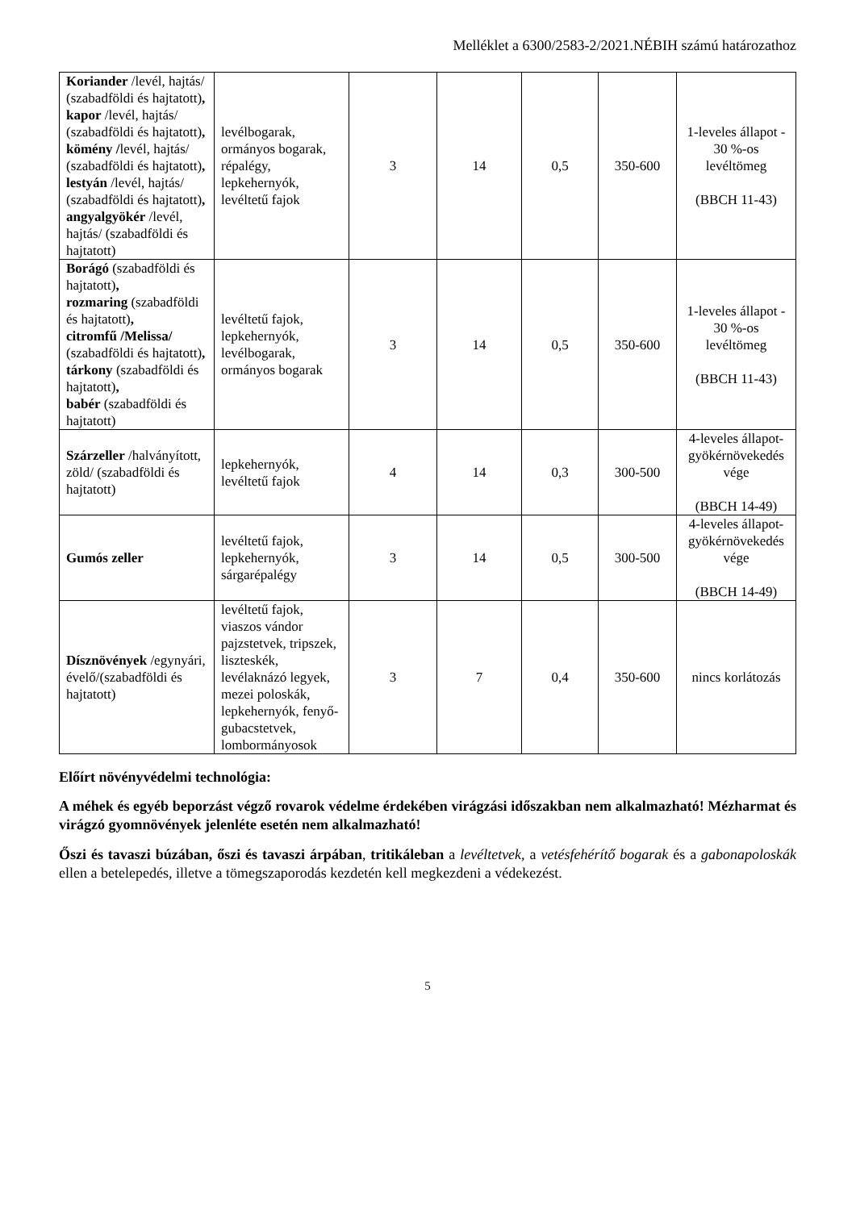Melléklet a 6300/2583-2/2021.NÉBIH számú határozathoz
| Koriander /levél, hajtás/ (szabadföldi és hajtatott) , kapor /levél, hajtás/ (szabadföldi és hajtatott) , kömény / levél, hajtás/ (szabadföldi és hajtatott) , lestyán /levél, hajtás/ (szabadföldi és hajtatott) , angyalgyökér /levél, hajtás/ (szabadföldi és hajtatott) | levélbogarak, ormányos bogarak, répalégy, lepkehernyók, levéltetű fajok | 3 | 14 | 0,5 | 350-600 | 1-leveles állapot - 30 %-os levéltömeg (BBCH 11-43) |
| Borágó (szabadföldi és hajtatott) , rozmaring (szabadföldi és hajtatott) , citromfű /Melissa/ (szabadföldi és hajtatott) , tárkony (szabadföldi és hajtatott) , babér (szabadföldi és hajtatott) | levéltetű fajok, lepkehernyók, levélbogarak, ormányos bogarak | 3 | 14 | 0,5 | 350-600 | 1-leveles állapot - 30 %-os levéltömeg (BBCH 11-43) |
| Szárzeller /halványított, zöld/ (szabadföldi és hajtatott) | lepkehernyók, levéltetű fajok | 4 | 14 | 0,3 | 300-500 | 4-leveles állapot-gyökérnövekedés vége (BBCH 14-49) |
| Gumós zeller | levéltetű fajok, lepkehernyók, sárgarépalégy | 3 | 14 | 0,5 | 300-500 | 4-leveles állapot-gyökérnövekedés vége (BBCH 14-49) |
| Dísznövények /egynyári, évelő/(szabadföldi és hajtatott) | levéltetű fajok, viaszos vándor pajzstetvek, tripszek, liszteskék, levélaknázó legyek, mezei poloskák, lepkehernyók, fenyő-gubacstetvek, lombormányosok | 3 | 7 | 0,4 | 350-600 | nincs korlátozás |
Előírt növényvédelmi technológia:
A méhek és egyéb beporzást végző rovarok védelme érdekében virágzási időszakban nem alkalmazható! Mézharmat és virágzó gyomnövények jelenléte esetén nem alkalmazható!
Őszi és tavaszi búzában, őszi és tavaszi árpában, tritikáleban a levéltetvek, a vetésfehérítő bogarak és a gabonapoloskák ellen a betelepedés, illetve a tömegszaporodás kezdetén kell megkezdeni a védekezést.
5